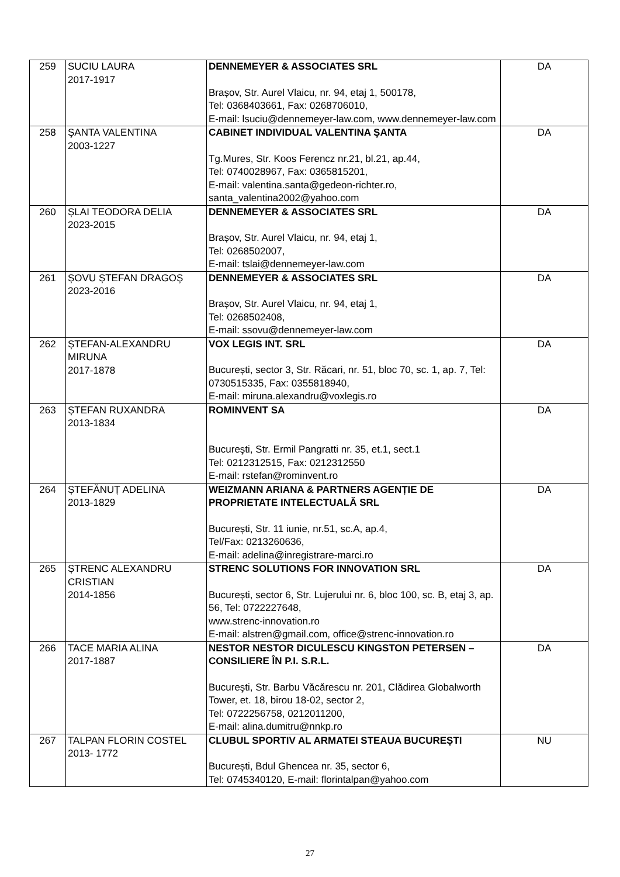| 259 | SUCIU LAURA 2017-1917 | DENNEMEYER & ASSOCIATES SRL Brașov, Str. Aurel Vlaicu, nr. 94, etaj 1, 500178, Tel: 0368403661, Fax: 0268706010, E-mail: lsuciu@dennemeyer-law.com, www.dennemeyer-law.com | DA |
| 258 | ŞANTA VALENTINA 2003-1227 | CABINET INDIVIDUAL VALENTINA ŞANTA Tg.Mures, Str. Koos Ferencz nr.21, bl.21, ap.44, Tel: 0740028967, Fax: 0365815201, E-mail: valentina.santa@gedeon-richter.ro, santa_valentina2002@yahoo.com | DA |
| 260 | ȘLAI TEODORA DELIA 2023-2015 | DENNEMEYER & ASSOCIATES SRL Brașov, Str. Aurel Vlaicu, nr. 94, etaj 1, Tel: 0268502007, E-mail: tslai@dennemeyer-law.com | DA |
| 261 | ȘOVU ȘTEFAN DRAGOȘ 2023-2016 | DENNEMEYER & ASSOCIATES SRL Brașov, Str. Aurel Vlaicu, nr. 94, etaj 1, Tel: 0268502408, E-mail: ssovu@dennemeyer-law.com | DA |
| 262 | ȘTEFAN-ALEXANDRU MIRUNA 2017-1878 | VOX LEGIS INT. SRL București, sector 3, Str. Răcari, nr. 51, bloc 70, sc. 1, ap. 7, Tel: 0730515335, Fax: 0355818940, E-mail: miruna.alexandru@voxlegis.ro | DA |
| 263 | ȘTEFAN RUXANDRA 2013-1834 | ROMINVENT SA Bucureşti, Str. Ermil Pangratti nr. 35, et.1, sect.1 Tel: 0212312515, Fax: 0212312550 E-mail: rstefan@rominvent.ro | DA |
| 264 | ȘTEFĂNUȚ ADELINA 2013-1829 | WEIZMANN ARIANA & PARTNERS AGENȚIE DE PROPRIETATE INTELECTUALĂ SRL București, Str. 11 iunie, nr.51, sc.A, ap.4, Tel/Fax: 0213260636, E-mail: adelina@inregistrare-marci.ro | DA |
| 265 | ȘTRENC ALEXANDRU CRISTIAN 2014-1856 | STRENC SOLUTIONS FOR INNOVATION SRL București, sector 6, Str. Lujerului nr. 6, bloc 100, sc. B, etaj 3, ap. 56, Tel: 0722227648, www.strenc-innovation.ro E-mail: alstren@gmail.com, office@strenc-innovation.ro | DA |
| 266 | TACE MARIA ALINA 2017-1887 | NESTOR NESTOR DICULESCU KINGSTON PETERSEN – CONSILIERE ÎN P.I. S.R.L. Bucureşti, Str. Barbu Văcărescu nr. 201, Clădirea Globalworth Tower, et. 18, birou 18-02, sector 2, Tel: 0722256758, 0212011200, E-mail: alina.dumitru@nnkp.ro | DA |
| 267 | TALPAN FLORIN COSTEL 2013- 1772 | CLUBUL SPORTIV AL ARMATEI STEAUA BUCUREȘTI București, Bdul Ghencea nr. 35, sector 6, Tel: 0745340120, E-mail: florintalpan@yahoo.com | NU |
27